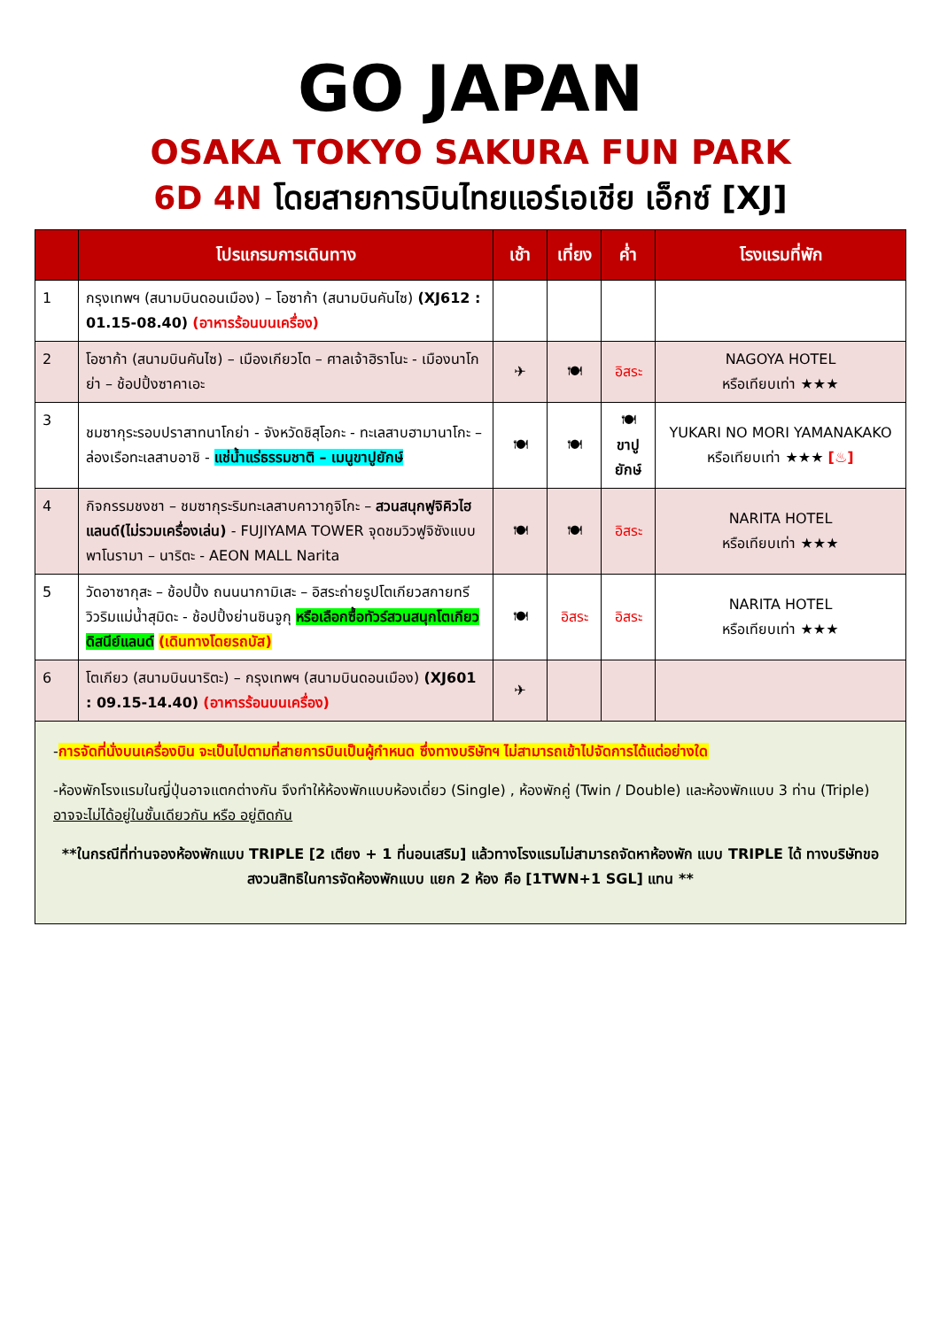GO JAPAN
OSAKA TOKYO SAKURA FUN PARK
6D 4N โดยสายการบินไทยแอร์เอเชีย เอ็กซ์ [XJ]
| | โปรแกรมการเดินทาง | เช้า | เที่ยง | ค่ำ | โรงแรมที่พัก |
| --- | --- | --- | --- | --- | --- |
| 1 | กรุงเทพฯ (สนามบินดอนเมือง) – โอซาก้า (สนามบินคันไซ) (XJ612 : 01.15-08.40) (อาหารร้อนบนเครื่อง) | | | | |
| 2 | โอซาก้า (สนามบินคันไซ) – เมืองเกียวโต – ศาลเจ้าฮิราโนะ - เมืองนาโกย่า – ช้อปปิ้งซาคาเอะ | ✈ | 🍽 | อิสระ | NAGOYA HOTEL หรือเทียบเท่า ★★★ |
| 3 | ชมซากุระรอบปราสาทนาโกย่า - จังหวัดชิสุโอกะ - ทะเลสาบฮามานาโกะ – ล่องเรือทะเลสาบอาชิ - แช่น้ำแร่ธรรมชาติ – เมนูขาปูยักษ์ | 🍽 | 🍽 | 🍽 ขาปู ยักษ์ | YUKARI NO MORI YAMANAKAKO หรือเทียบเท่า ★★★ [♨] |
| 4 | กิจกรรมชงชา – ชมซากุระริมทะเลสาบคาวากูจิโกะ – สวนสนุกฟูจิคิวไฮแลนด์(ไม่รวมเครื่องเล่น) - FUJIYAMA TOWER จุดชมวิวฟูจิซังแบบพาโนรามา – นาริตะ - AEON MALL Narita | 🍽 | 🍽 | อิสระ | NARITA HOTEL หรือเทียบเท่า ★★★ |
| 5 | วัดอาซากุสะ – ช้อปปิ้ง ถนนนากามิเสะ – อิสระถ่ายรูปโตเกียวสกายทรี วิวริมแม่น้ำสุมิดะ - ช้อปปิ้งย่านชินจูกุ หรือเลือกซื้อทัวร์สวนสนุกโตเกียวดิสนีย์แลนด์ (เดินทางโดยรถบัส) | 🍽 | อิสระ | อิสระ | NARITA HOTEL หรือเทียบเท่า ★★★ |
| 6 | โตเกียว (สนามบินนาริตะ) – กรุงเทพฯ (สนามบินดอนเมือง) (XJ601 : 09.15-14.40) (อาหารร้อนบนเครื่อง) | ✈ | | | |
-การจัดที่นั่งบนเครื่องบิน จะเป็นไปตามที่สายการบินเป็นผู้กำหนด ซึ่งทางบริษัทฯ ไม่สามารถเข้าไปจัดการได้แต่อย่างใด
-ห้องพักโรงแรมในญี่ปุ่นอาจแตกต่างกัน จึงทำให้ห้องพักแบบห้องเดี่ยว (Single) , ห้องพักคู่ (Twin / Double) และห้องพักแบบ 3 ท่าน (Triple) อาจจะไม่ได้อยู่ในชั้นเดียวกัน หรือ อยู่ติดกัน
**ในกรณีที่ท่านจองห้องพักแบบ TRIPLE [2 เตียง + 1 ที่นอนเสริม] แล้วทางโรงแรมไม่สามารถจัดหาห้องพัก แบบ TRIPLE ได้ ทางบริษัทขอสงวนสิทธิในการจัดห้องพักแบบ แยก 2 ห้อง คือ [1TWN+1 SGL] แทน **